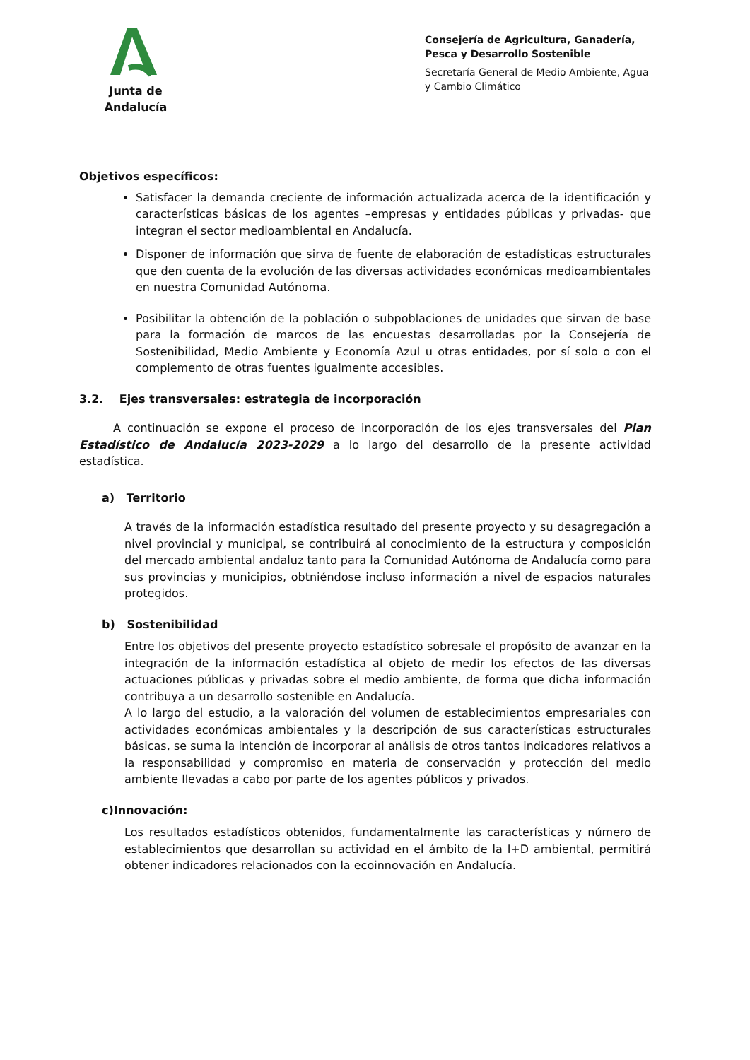Junta de Andalucía
Consejería de Agricultura, Ganadería, Pesca y Desarrollo Sostenible
Secretaría General de Medio Ambiente, Agua y Cambio Climático
Objetivos específicos:
Satisfacer la demanda creciente de información actualizada acerca de la identificación y características básicas de los agentes –empresas y entidades públicas y privadas- que integran el sector medioambiental en Andalucía.
Disponer de información que sirva de fuente de elaboración de estadísticas estructurales que den cuenta de la evolución de las diversas actividades económicas medioambientales en nuestra Comunidad Autónoma.
Posibilitar la obtención de la población o subpoblaciones de unidades que sirvan de base para la formación de marcos de las encuestas desarrolladas por la Consejería de Sostenibilidad, Medio Ambiente y Economía Azul u otras entidades, por sí solo o con el complemento de otras fuentes igualmente accesibles.
3.2. Ejes transversales: estrategia de incorporación
A continuación se expone el proceso de incorporación de los ejes transversales del Plan Estadístico de Andalucía 2023-2029 a lo largo del desarrollo de la presente actividad estadística.
a) Territorio
A través de la información estadística resultado del presente proyecto y su desagregación a nivel provincial y municipal, se contribuirá al conocimiento de la estructura y composición del mercado ambiental andaluz tanto para la Comunidad Autónoma de Andalucía como para sus provincias y municipios, obtniéndose incluso información a nivel de espacios naturales protegidos.
b) Sostenibilidad
Entre los objetivos del presente proyecto estadístico sobresale el propósito de avanzar en la integración de la información estadística al objeto de medir los efectos de las diversas actuaciones públicas y privadas sobre el medio ambiente, de forma que dicha información contribuya a un desarrollo sostenible en Andalucía.
A lo largo del estudio, a la valoración del volumen de establecimientos empresariales con actividades económicas ambientales y la descripción de sus características estructurales básicas, se suma la intención de incorporar al análisis de otros tantos indicadores relativos a la responsabilidad y compromiso en materia de conservación y protección del medio ambiente llevadas a cabo por parte de los agentes públicos y privados.
c)Innovación:
Los resultados estadísticos obtenidos, fundamentalmente las características y número de establecimientos que desarrollan su actividad en el ámbito de la I+D ambiental, permitirá obtener indicadores relacionados con la ecoinnovación en Andalucía.